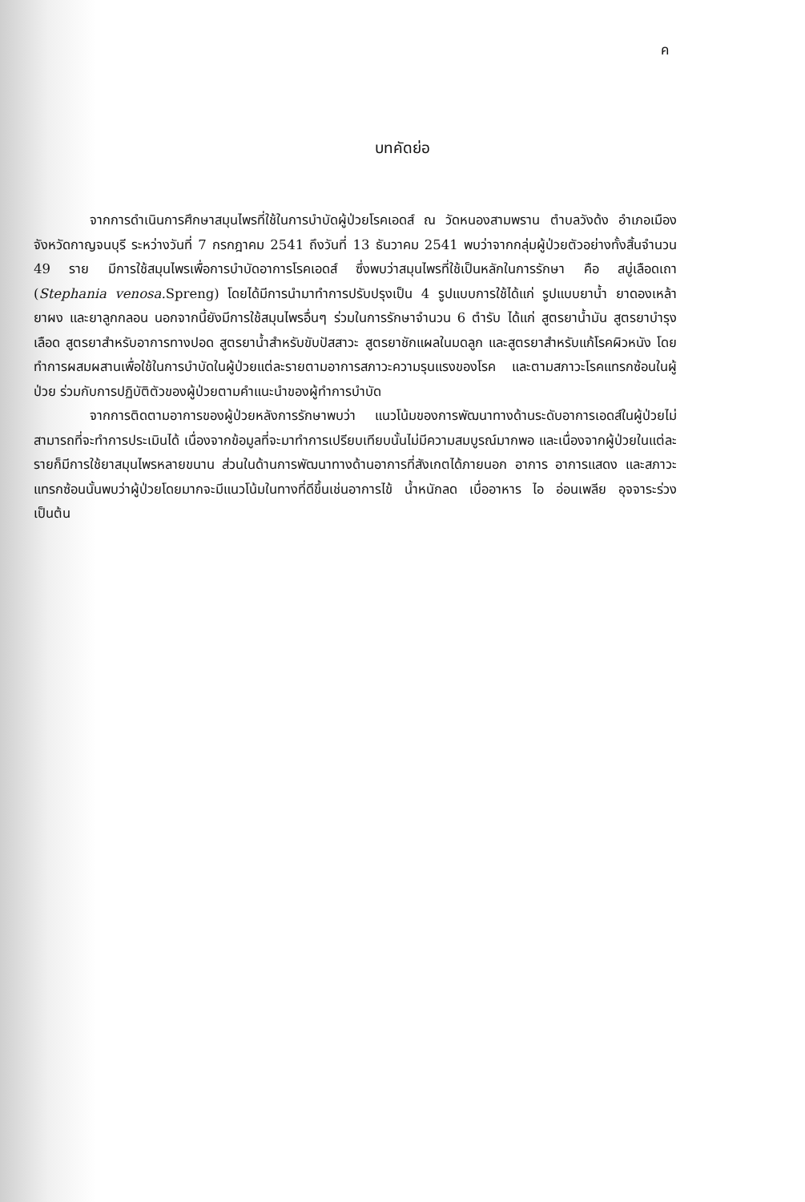ค
บทคัดย่อ
จากการดำเนินการศึกษาสมุนไพรที่ใช้ในการบำบัดผู้ป่วยโรคเอดส์ ณ วัดหนองสามพราน ตำบลวังด้ง อำเภอเมือง จังหวัดกาญจนบุรี ระหว่างวันที่ 7 กรกฎาคม 2541 ถึงวันที่ 13 ธันวาคม 2541 พบว่าจากกลุ่มผู้ป่วยตัวอย่างทั้งสิ้นจำนวน 49 ราย มีการใช้สมุนไพรเพื่อการบำบัดอาการโรคเอดส์ ซึ่งพบว่าสมุนไพรที่ใช้เป็นหลักในการรักษา คือ สบู่เลือดเถา (Stephania venosa. Spreng) โดยได้มีการนำมาทำการปรับปรุงเป็น 4 รูปแบบการใช้ได้แก่ รูปแบบยาน้ำ ยาดองเหล้า ยาผง และยาลูกกลอน นอกจากนี้ยังมีการใช้สมุนไพรอื่นๆ ร่วมในการรักษาจำนวน 6 ตำรับ ได้แก่ สูตรยาน้ำมัน สูตรยาบำรุงเลือด สูตรยาสำหรับอาการทางปอด สูตรยาน้ำสำหรับขับปัสสาวะ สูตรยาชักแผลในมดลูก และสูตรยาสำหรับแก้โรคผิวหนัง โดยทำการผสมผสานเพื่อใช้ในการบำบัดในผู้ป่วยแต่ละรายตามอาการสภาวะความรุนแรงของโรค และตามสภาวะโรคแทรกซ้อนในผู้ป่วย ร่วมกับการปฏิบัติตัวของผู้ป่วยตามคำแนะนำของผู้ทำการบำบัด
จากการติดตามอาการของผู้ป่วยหลังการรักษาพบว่า แนวโน้มของการพัฒนาทางด้านระดับอาการเอดส์ในผู้ป่วยไม่สามารถที่จะทำการประเมินได้ เนื่องจากข้อมูลที่จะมาทำการเปรียบเทียบนั้นไม่มีความสมบูรณ์มากพอ และเนื่องจากผู้ป่วยในแต่ละรายก็มีการใช้ยาสมุนไพรหลายขนาน ส่วนในด้านการพัฒนาทางด้านอาการที่สังเกตได้ภายนอก อาการ อาการแสดง และสภาวะแทรกซ้อนนั้นพบว่าผู้ป่วยโดยมากจะมีแนวโน้มในทางที่ดีขึ้นเช่นอาการไข้ น้ำหนักลด เบื่ออาหาร ไอ อ่อนเพลีย อุจจาระร่วง เป็นต้น